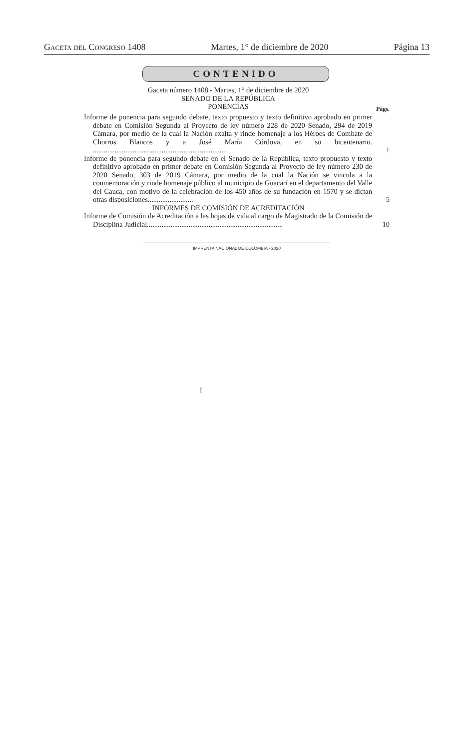Gaceta del Congreso 1408 Martes, 1° de diciembre de 2020 Página 13
CONTENIDO
Gaceta número 1408 - Martes, 1° de diciembre de 2020
SENADO DE LA REPÚBLICA
PONENCIAS
Págs.
Informe de ponencia para segundo debate, texto propuesto y texto definitivo aprobado en primer debate en Comisión Segunda al Proyecto de ley número 228 de 2020 Senado, 294 de 2019 Cámara, por medio de la cual la Nación exalta y rinde homenaje a los Héroes de Combate de Chorros Blancos y a José María Córdova, en su bicentenario. ..........................................................................
1
Informe de ponencia para segundo debate en el Senado de la República, texto propuesto y texto definitivo aprobado en primer debate en Comisión Segunda al Proyecto de ley número 230 de 2020 Senado, 303 de 2019 Cámara, por medio de la cual la Nación se vincula a la conmemoración y rinde homenaje público al municipio de Guacarí en el departamento del Valle del Cauca, con motivo de la celebración de los 450 años de su fundación en 1570 y se dictan otras disposiciones.........................
5
INFORMES DE COMISIÓN DE ACREDITACIÓN
Informe de Comisión de Acreditación a las hojas de vida al cargo de Magistrado de la Comisión de Disciplina Judicial...........................................................................
10
IMPRENTA NACIONAL DE COLOMBIA - 2020
I